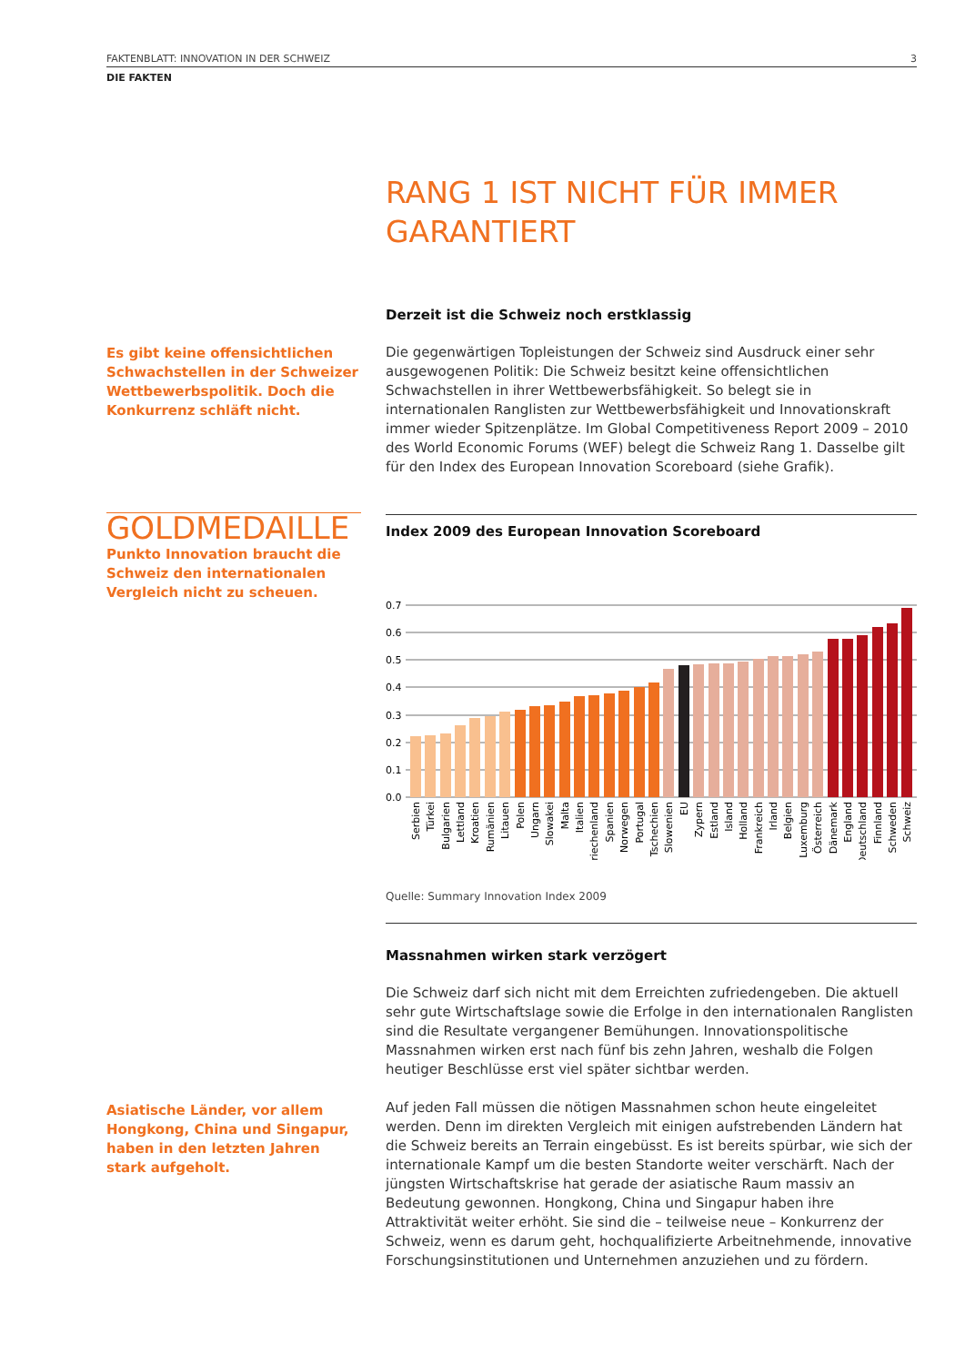FAKTENBLATT: INNOVATION IN DER SCHWEIZ 3
DIE FAKTEN
RANG 1 IST NICHT FÜR IMMER GARANTIERT
Derzeit ist die Schweiz noch erstklassig
Die gegenwärtigen Topleistungen der Schweiz sind Ausdruck einer sehr ausgewogenen Politik: Die Schweiz besitzt keine offensichtlichen Schwachstellen in ihrer Wettbewerbsfähigkeit. So belegt sie in internationalen Ranglisten zur Wettbewerbsfähigkeit und Innovationskraft immer wieder Spitzenplätze. Im Global Competitiveness Report 2009 – 2010 des World Economic Forums (WEF) belegt die Schweiz Rang 1. Dasselbe gilt für den Index des European Innovation Scoreboard (siehe Grafik).
Es gibt keine offensichtlichen Schwachstellen in der Schweizer Wettbewerbspolitik. Doch die Konkurrenz schläft nicht.
GOLDMEDAILLE
Punkto Innovation braucht die Schweiz den internationalen Vergleich nicht zu scheuen.
Index 2009 des European Innovation Scoreboard
0.7
0.6
0.5
0.4
0.3
0.2
0.1
0.0
Serbien
Türkei
Bulgarien
Lettland
Kroatien
Rumänien
Litauen
Polen
Ungarn
Slowakei
Malta
Italien
Griechenland
Spanien
Norwegen
Portugal
Tschechien
Slowenien
EU
Zypern
Estland
Island
Holland
Frankreich
Irland
Belgien
Luxemburg
Österreich
Dänemark
England
Deutschland
Finnland
Schweden
Schweiz
Quelle: Summary Innovation Index 2009
Massnahmen wirken stark verzögert
Die Schweiz darf sich nicht mit dem Erreichten zufriedengeben. Die aktuell sehr gute Wirtschaftslage sowie die Erfolge in den internationalen Ranglisten sind die Resultate vergangener Bemühungen. Innovationspolitische Massnahmen wirken erst nach fünf bis zehn Jahren, weshalb die Folgen heutiger Beschlüsse erst viel später sichtbar werden.
Auf jeden Fall müssen die nötigen Massnahmen schon heute eingeleitet werden. Denn im direkten Vergleich mit einigen aufstrebenden Ländern hat die Schweiz bereits an Terrain eingebüsst. Es ist bereits spürbar, wie sich der internationale Kampf um die besten Standorte weiter verschärft. Nach der jüngsten Wirtschaftskrise hat gerade der asiatische Raum massiv an Bedeutung gewonnen. Hongkong, China und Singapur haben ihre Attraktivität weiter erhöht. Sie sind die – teilweise neue – Konkurrenz der Schweiz, wenn es darum geht, hochqualifizierte Arbeitnehmende, innovative Forschungsinstitutionen und Unternehmen anzuziehen und zu fördern.
Asiatische Länder, vor allem Hongkong, China und Singapur, haben in den letzten Jahren stark aufgeholt.